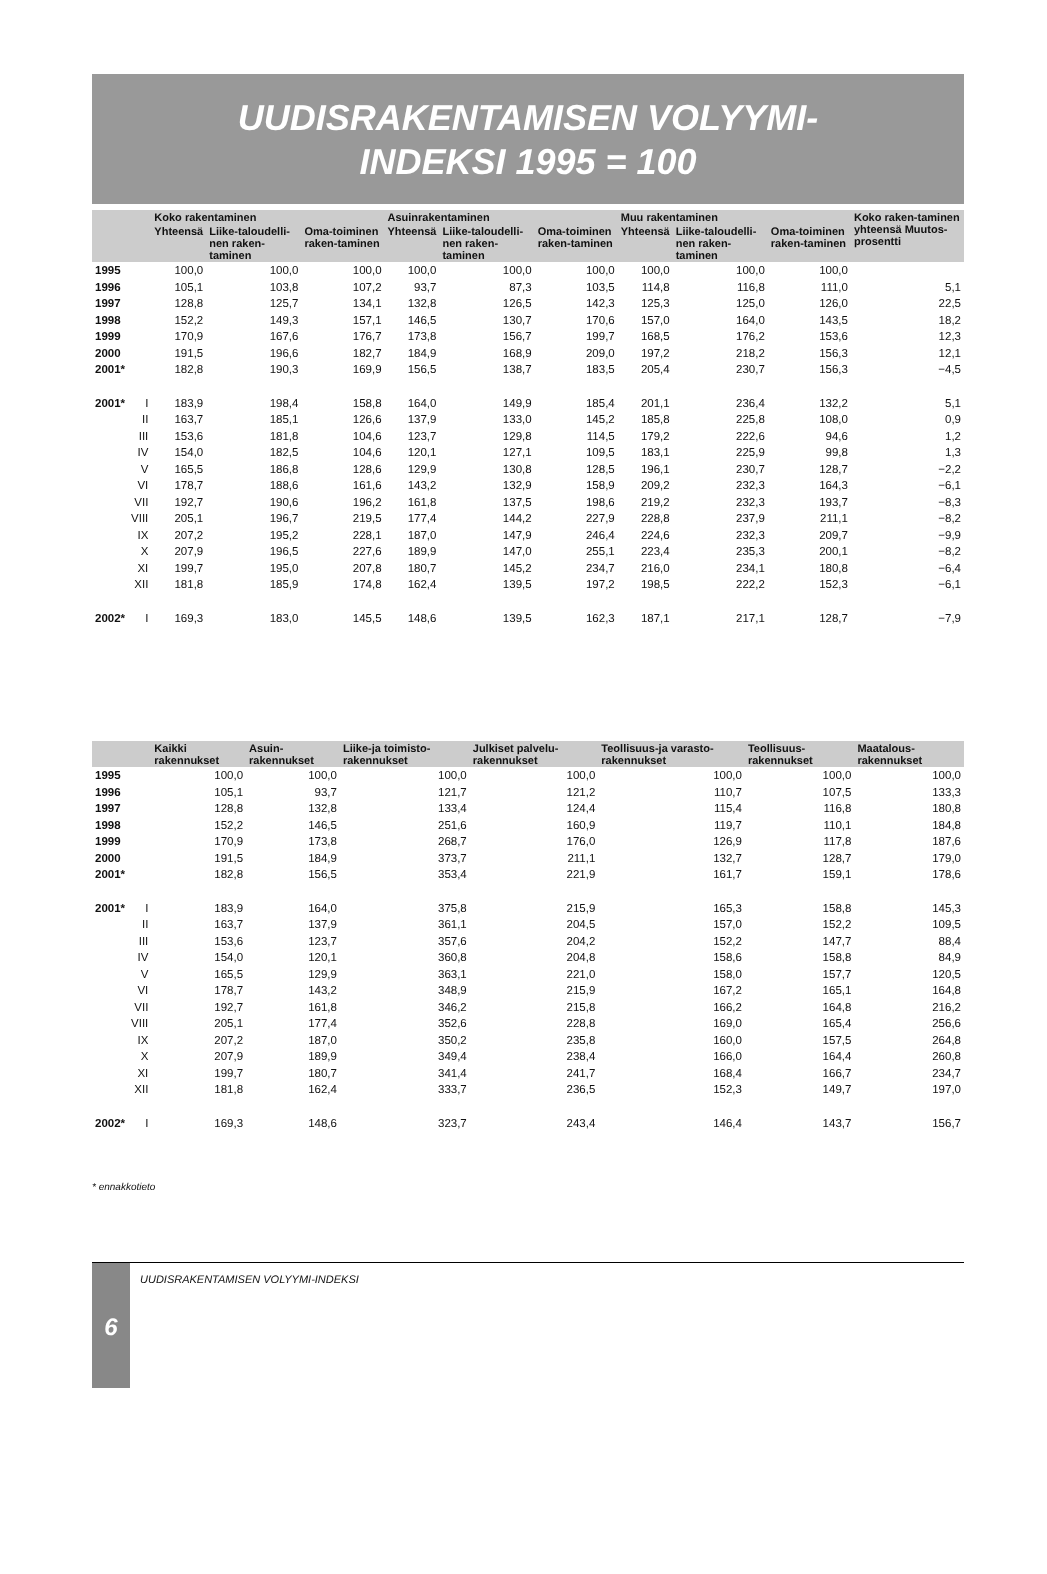UUDISRAKENTAMISEN VOLYYMI-
INDEKSI 1995 = 100
| | | Koko rakentaminen | | | Asuinrakentaminen | | | Muu rakentaminen | | | Koko raken-taminen yhteensä Muutos-prosentti |
| --- | --- | --- | --- | --- | --- | --- | --- | --- | --- | --- | --- |
| | | Yhteensä | Liike-taloudelli-nen raken-taminen | Oma-toiminen raken-taminen | Yhteensä | Liike-taloudelli-nen raken-taminen | Oma-toiminen raken-taminen | Yhteensä | Liike-taloudelli-nen raken-taminen | Oma-toiminen raken-taminen | |
| 1995 | | 100,0 | 100,0 | 100,0 | 100,0 | 100,0 | 100,0 | 100,0 | 100,0 | 100,0 | |
| 1996 | | 105,1 | 103,8 | 107,2 | 93,7 | 87,3 | 103,5 | 114,8 | 116,8 | 111,0 | 5,1 |
| 1997 | | 128,8 | 125,7 | 134,1 | 132,8 | 126,5 | 142,3 | 125,3 | 125,0 | 126,0 | 22,5 |
| 1998 | | 152,2 | 149,3 | 157,1 | 146,5 | 130,7 | 170,6 | 157,0 | 164,0 | 143,5 | 18,2 |
| 1999 | | 170,9 | 167,6 | 176,7 | 173,8 | 156,7 | 199,7 | 168,5 | 176,2 | 153,6 | 12,3 |
| 2000 | | 191,5 | 196,6 | 182,7 | 184,9 | 168,9 | 209,0 | 197,2 | 218,2 | 156,3 | 12,1 |
| 2001* | | 182,8 | 190,3 | 169,9 | 156,5 | 138,7 | 183,5 | 205,4 | 230,7 | 156,3 | −4,5 |
| 2001* | I | 183,9 | 198,4 | 158,8 | 164,0 | 149,9 | 185,4 | 201,1 | 236,4 | 132,2 | 5,1 |
| | II | 163,7 | 185,1 | 126,6 | 137,9 | 133,0 | 145,2 | 185,8 | 225,8 | 108,0 | 0,9 |
| | III | 153,6 | 181,8 | 104,6 | 123,7 | 129,8 | 114,5 | 179,2 | 222,6 | 94,6 | 1,2 |
| | IV | 154,0 | 182,5 | 104,6 | 120,1 | 127,1 | 109,5 | 183,1 | 225,9 | 99,8 | 1,3 |
| | V | 165,5 | 186,8 | 128,6 | 129,9 | 130,8 | 128,5 | 196,1 | 230,7 | 128,7 | −2,2 |
| | VI | 178,7 | 188,6 | 161,6 | 143,2 | 132,9 | 158,9 | 209,2 | 232,3 | 164,3 | −6,1 |
| | VII | 192,7 | 190,6 | 196,2 | 161,8 | 137,5 | 198,6 | 219,2 | 232,3 | 193,7 | −8,3 |
| | VIII | 205,1 | 196,7 | 219,5 | 177,4 | 144,2 | 227,9 | 228,8 | 237,9 | 211,1 | −8,2 |
| | IX | 207,2 | 195,2 | 228,1 | 187,0 | 147,9 | 246,4 | 224,6 | 232,3 | 209,7 | −9,9 |
| | X | 207,9 | 196,5 | 227,6 | 189,9 | 147,0 | 255,1 | 223,4 | 235,3 | 200,1 | −8,2 |
| | XI | 199,7 | 195,0 | 207,8 | 180,7 | 145,2 | 234,7 | 216,0 | 234,1 | 180,8 | −6,4 |
| | XII | 181,8 | 185,9 | 174,8 | 162,4 | 139,5 | 197,2 | 198,5 | 222,2 | 152,3 | −6,1 |
| 2002* | I | 169,3 | 183,0 | 145,5 | 148,6 | 139,5 | 162,3 | 187,1 | 217,1 | 128,7 | −7,9 |
| | | Kaikki rakennukset | Asuin-rakennukset | Liike-ja toimisto-rakennukset | Julkiset palvelu-rakennukset | Teollisuus-ja varasto-rakennukset | Teollisuus-rakennukset | Maatalous-rakennukset |
| --- | --- | --- | --- | --- | --- | --- | --- | --- |
| 1995 | | 100,0 | 100,0 | 100,0 | 100,0 | 100,0 | 100,0 | 100,0 |
| 1996 | | 105,1 | 93,7 | 121,7 | 121,2 | 110,7 | 107,5 | 133,3 |
| 1997 | | 128,8 | 132,8 | 133,4 | 124,4 | 115,4 | 116,8 | 180,8 |
| 1998 | | 152,2 | 146,5 | 251,6 | 160,9 | 119,7 | 110,1 | 184,8 |
| 1999 | | 170,9 | 173,8 | 268,7 | 176,0 | 126,9 | 117,8 | 187,6 |
| 2000 | | 191,5 | 184,9 | 373,7 | 211,1 | 132,7 | 128,7 | 179,0 |
| 2001* | | 182,8 | 156,5 | 353,4 | 221,9 | 161,7 | 159,1 | 178,6 |
| 2001* | I | 183,9 | 164,0 | 375,8 | 215,9 | 165,3 | 158,8 | 145,3 |
| | II | 163,7 | 137,9 | 361,1 | 204,5 | 157,0 | 152,2 | 109,5 |
| | III | 153,6 | 123,7 | 357,6 | 204,2 | 152,2 | 147,7 | 88,4 |
| | IV | 154,0 | 120,1 | 360,8 | 204,8 | 158,6 | 158,8 | 84,9 |
| | V | 165,5 | 129,9 | 363,1 | 221,0 | 158,0 | 157,7 | 120,5 |
| | VI | 178,7 | 143,2 | 348,9 | 215,9 | 167,2 | 165,1 | 164,8 |
| | VII | 192,7 | 161,8 | 346,2 | 215,8 | 166,2 | 164,8 | 216,2 |
| | VIII | 205,1 | 177,4 | 352,6 | 228,8 | 169,0 | 165,4 | 256,6 |
| | IX | 207,2 | 187,0 | 350,2 | 235,8 | 160,0 | 157,5 | 264,8 |
| | X | 207,9 | 189,9 | 349,4 | 238,4 | 166,0 | 164,4 | 260,8 |
| | XI | 199,7 | 180,7 | 341,4 | 241,7 | 168,4 | 166,7 | 234,7 |
| | XII | 181,8 | 162,4 | 333,7 | 236,5 | 152,3 | 149,7 | 197,0 |
| 2002* | I | 169,3 | 148,6 | 323,7 | 243,4 | 146,4 | 143,7 | 156,7 |
* ennakkotieto
6
UUDISRAKENTAMISEN VOLYYMI-INDEKSI